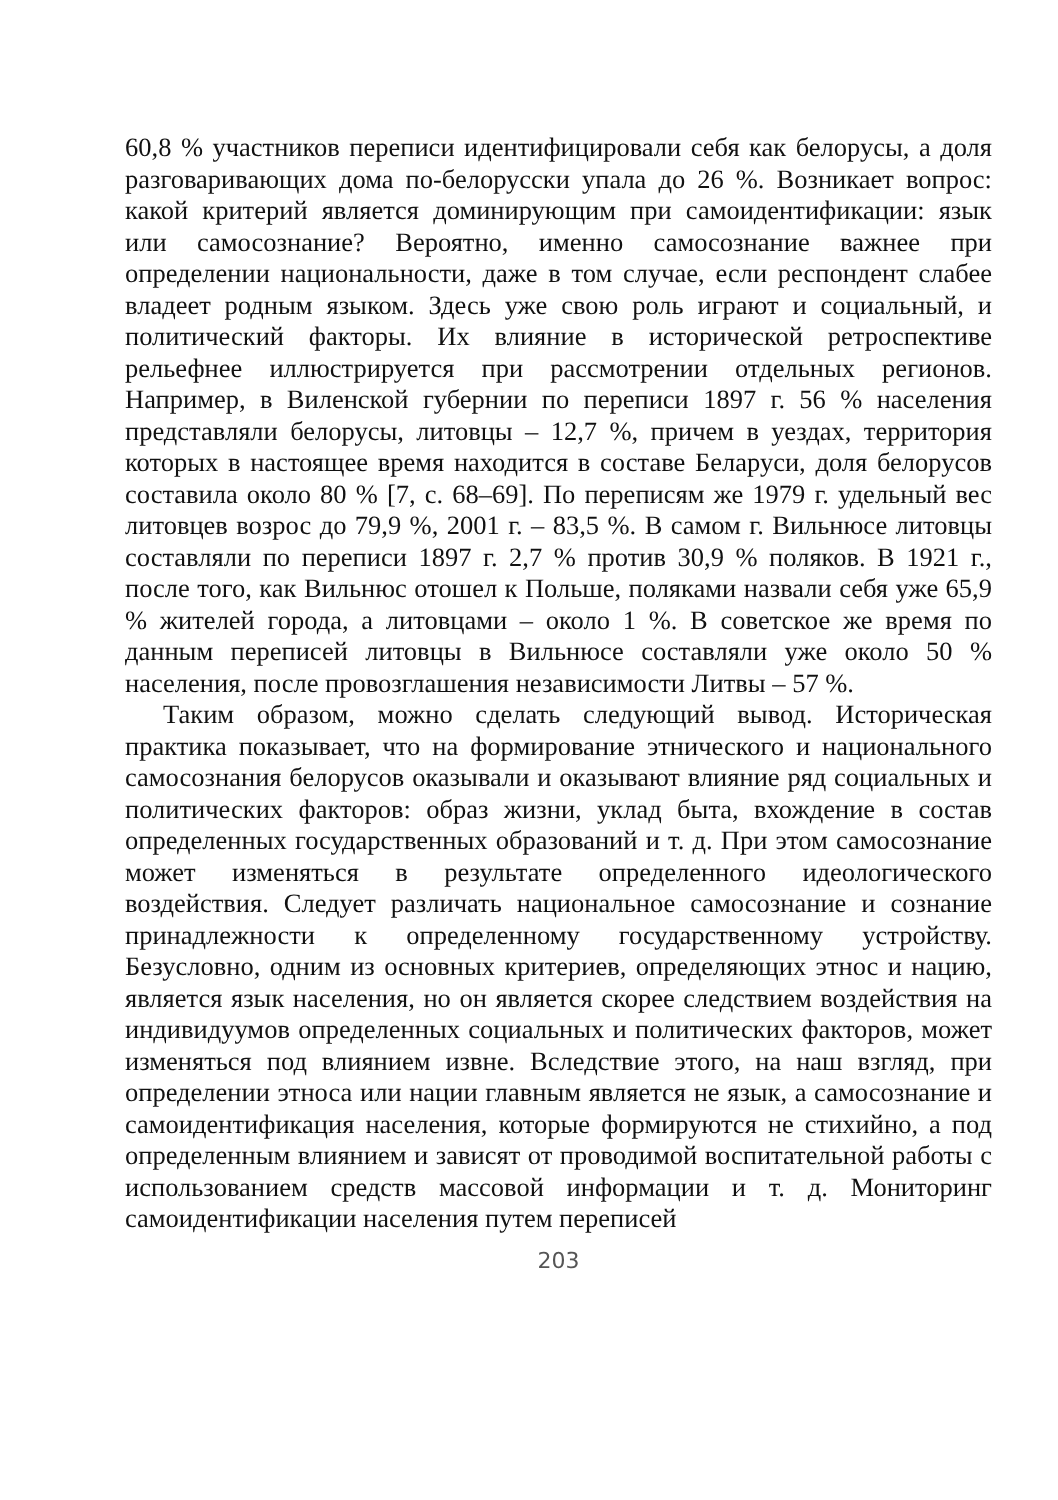60,8 % участников переписи идентифицировали себя как белорусы, а доля разговаривающих дома по-белорусски упала до 26 %. Возникает вопрос: какой критерий является доминирующим при самоидентификации: язык или самосознание? Вероятно, именно самосознание важнее при определении национальности, даже в том случае, если респондент слабее владеет родным языком. Здесь уже свою роль играют и социальный, и политический факторы. Их влияние в исторической ретроспективе рельефнее иллюстрируется при рассмотрении отдельных регионов. Например, в Виленской губернии по переписи 1897 г. 56 % населения представляли белорусы, литовцы – 12,7 %, причем в уездах, территория которых в настоящее время находится в составе Беларуси, доля белорусов составила около 80 % [7, с. 68–69]. По переписям же 1979 г. удельный вес литовцев возрос до 79,9 %, 2001 г. – 83,5 %. В самом г. Вильнюсе литовцы составляли по переписи 1897 г. 2,7 % против 30,9 % поляков. В 1921 г., после того, как Вильнюс отошел к Польше, поляками назвали себя уже 65,9 % жителей города, а литовцами – около 1 %. В советское же время по данным переписей литовцы в Вильнюсе составляли уже около 50 % населения, после провозглашения независимости Литвы – 57 %.
Таким образом, можно сделать следующий вывод. Историческая практика показывает, что на формирование этнического и национального самосознания белорусов оказывали и оказывают влияние ряд социальных и политических факторов: образ жизни, уклад быта, вхождение в состав определенных государственных образований и т. д. При этом самосознание может изменяться в результате определенного идеологического воздействия. Следует различать национальное самосознание и сознание принадлежности к определенному государственному устройству. Безусловно, одним из основных критериев, определяющих этнос и нацию, является язык населения, но он является скорее следствием воздействия на индивидуумов определенных социальных и политических факторов, может изменяться под влиянием извне. Вследствие этого, на наш взгляд, при определении этноса или нации главным является не язык, а самосознание и самоидентификация населения, которые формируются не стихийно, а под определенным влиянием и зависят от проводимой воспитательной работы с использованием средств массовой информации и т. д. Мониторинг самоидентификации населения путем переписей
203